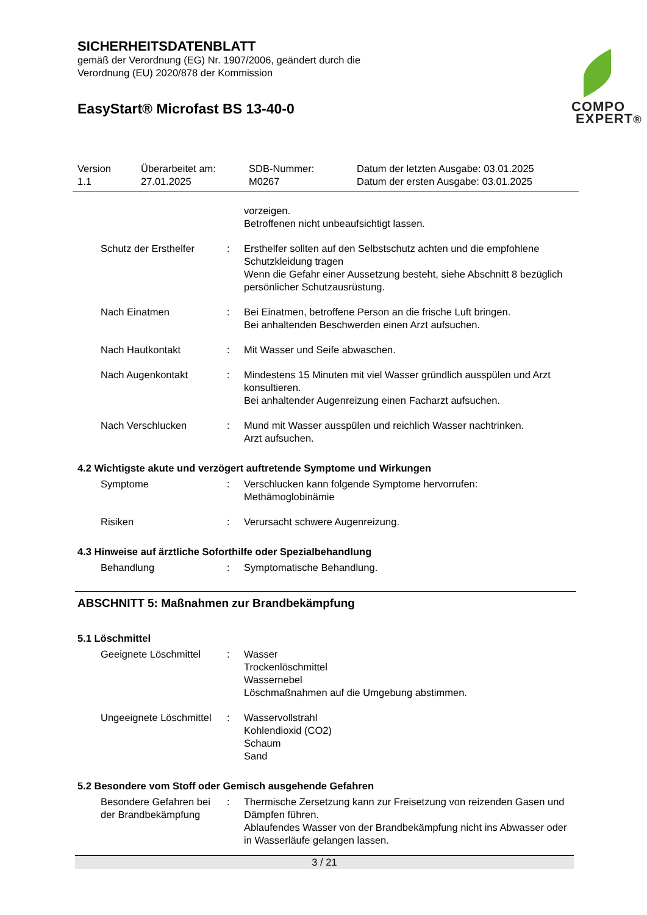SICHERHEITSDATENBLATT
gemäß der Verordnung (EG) Nr. 1907/2006, geändert durch die
Verordnung (EU) 2020/878 der Kommission
EasyStart® Microfast BS 13-40-0
COMPO
EXPERT®
Version
1.1
Überarbeitet am:
27.01.2025
SDB-Nummer:
M0267
Datum der letzten Ausgabe: 03.01.2025
Datum der ersten Ausgabe: 03.01.2025
vorzeigen.
Betroffenen nicht unbeaufsichtigt lassen.
Schutz der Ersthelfer : Ersthelfer sollten auf den Selbstschutz achten und die empfohlene Schutzkleidung tragen
Wenn die Gefahr einer Aussetzung besteht, siehe Abschnitt 8 bezüglich persönlicher Schutzausrüstung.
Nach Einatmen : Bei Einatmen, betroffene Person an die frische Luft bringen.
Bei anhaltenden Beschwerden einen Arzt aufsuchen.
Nach Hautkontakt : Mit Wasser und Seife abwaschen.
Nach Augenkontakt : Mindestens 15 Minuten mit viel Wasser gründlich ausspülen und Arzt konsultieren.
Bei anhaltender Augenreizung einen Facharzt aufsuchen.
Nach Verschlucken : Mund mit Wasser ausspülen und reichlich Wasser nachtrinken.
Arzt aufsuchen.
4.2 Wichtigste akute und verzögert auftretende Symptome und Wirkungen
Symptome : Verschlucken kann folgende Symptome hervorrufen:
Methämoglobinämie
Risiken : Verursacht schwere Augenreizung.
4.3 Hinweise auf ärztliche Soforthilfe oder Spezialbehandlung
Behandlung : Symptomatische Behandlung.
ABSCHNITT 5: Maßnahmen zur Brandbekämpfung
5.1 Löschmittel
Geeignete Löschmittel : Wasser
Trockenlöschmittel
Wassernebel
Löschmaßnahmen auf die Umgebung abstimmen.
Ungeeignete Löschmittel : Wasservollstrahl
Kohlendioxid (CO2)
Schaum
Sand
5.2 Besondere vom Stoff oder Gemisch ausgehende Gefahren
Besondere Gefahren bei der Brandbekämpfung
: Thermische Zersetzung kann zur Freisetzung von reizenden Gasen und Dämpfen führen.
Ablaufendes Wasser von der Brandbekämpfung nicht ins Abwasser oder in Wasserläufe gelangen lassen.
3 / 21